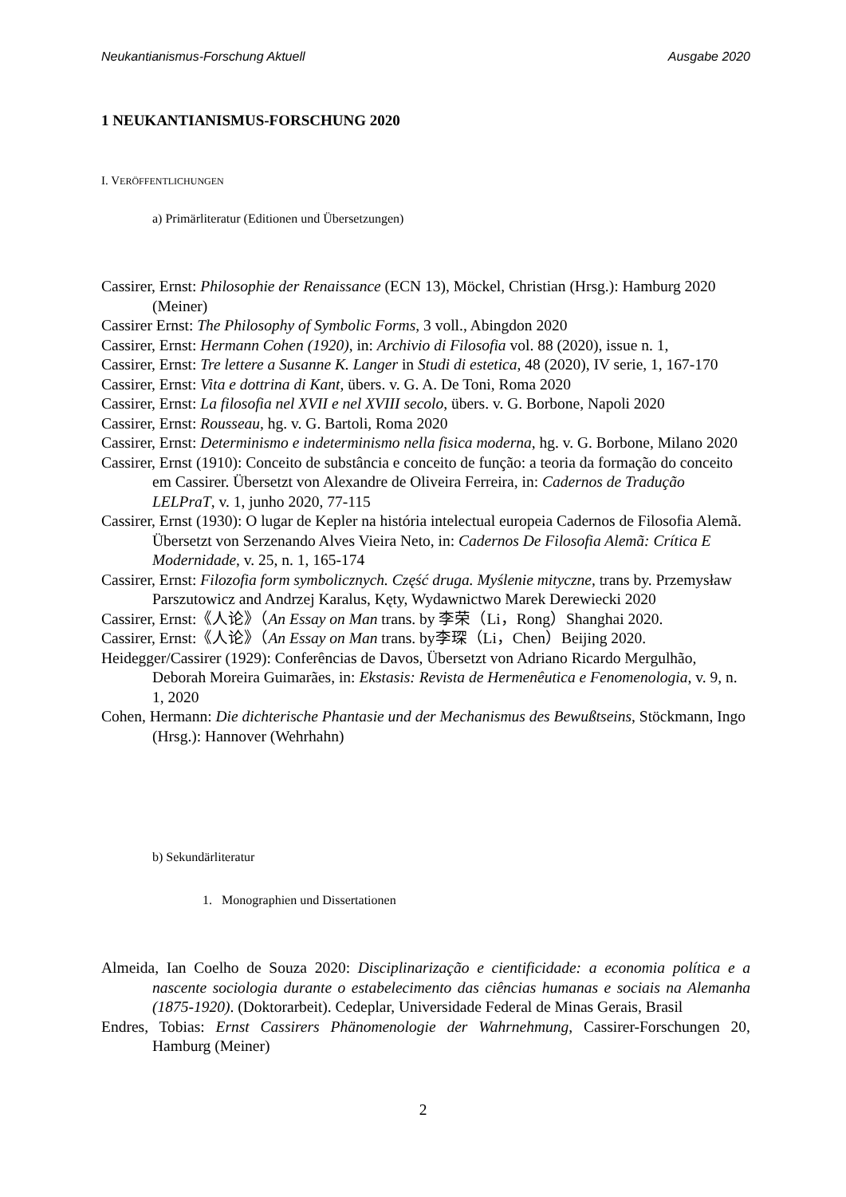Neukantianismus-Forschung Aktuell Ausgabe 2020
1 NEUKANTIANISMUS-FORSCHUNG 2020
I. VERÖFFENTLICHUNGEN
a) Primärliteratur (Editionen und Übersetzungen)
Cassirer, Ernst: Philosophie der Renaissance (ECN 13), Möckel, Christian (Hrsg.): Hamburg 2020 (Meiner)
Cassirer Ernst: The Philosophy of Symbolic Forms, 3 voll., Abingdon 2020
Cassirer, Ernst: Hermann Cohen (1920), in: Archivio di Filosofia vol. 88 (2020), issue n. 1,
Cassirer, Ernst: Tre lettere a Susanne K. Langer in Studi di estetica, 48 (2020), IV serie, 1, 167-170
Cassirer, Ernst: Vita e dottrina di Kant, übers. v. G. A. De Toni, Roma 2020
Cassirer, Ernst: La filosofia nel XVII e nel XVIII secolo, übers. v. G. Borbone, Napoli 2020
Cassirer, Ernst: Rousseau, hg. v. G. Bartoli, Roma 2020
Cassirer, Ernst: Determinismo e indeterminismo nella fisica moderna, hg. v. G. Borbone, Milano 2020
Cassirer, Ernst (1910): Conceito de substância e conceito de função: a teoria da formação do conceito em Cassirer. Übersetzt von Alexandre de Oliveira Ferreira, in: Cadernos de Tradução LELPraT, v. 1, junho 2020, 77-115
Cassirer, Ernst (1930): O lugar de Kepler na história intelectual europeia Cadernos de Filosofia Alemã. Übersetzt von Serzenando Alves Vieira Neto, in: Cadernos De Filosofia Alemã: Crítica E Modernidade, v. 25, n. 1, 165-174
Cassirer, Ernst: Filozofia form symbolicznych. Część druga. Myślenie mityczne, trans by. Przemysław Parszutowicz and Andrzej Karalus, Kęty, Wydawnictwo Marek Derewiecki 2020
Cassirer, Ernst:《人论》（An Essay on Man trans. by 李荣（Li，Rong）Shanghai 2020.
Cassirer, Ernst:《人论》（An Essay on Man trans. by李琛（Li，Chen）Beijing 2020.
Heidegger/Cassirer (1929): Conferências de Davos, Übersetzt von Adriano Ricardo Mergulhão, Deborah Moreira Guimarães, in: Ekstasis: Revista de Hermenêutica e Fenomenologia, v. 9, n. 1, 2020
Cohen, Hermann: Die dichterische Phantasie und der Mechanismus des Bewußtseins, Stöckmann, Ingo (Hrsg.): Hannover (Wehrhahn)
b) Sekundärliteratur
1. Monographien und Dissertationen
Almeida, Ian Coelho de Souza 2020: Disciplinarização e cientificidade: a economia política e a nascente sociologia durante o estabelecimento das ciências humanas e sociais na Alemanha (1875-1920). (Doktorarbeit). Cedeplar, Universidade Federal de Minas Gerais, Brasil
Endres, Tobias: Ernst Cassirers Phänomenologie der Wahrnehmung, Cassirer-Forschungen 20, Hamburg (Meiner)
2